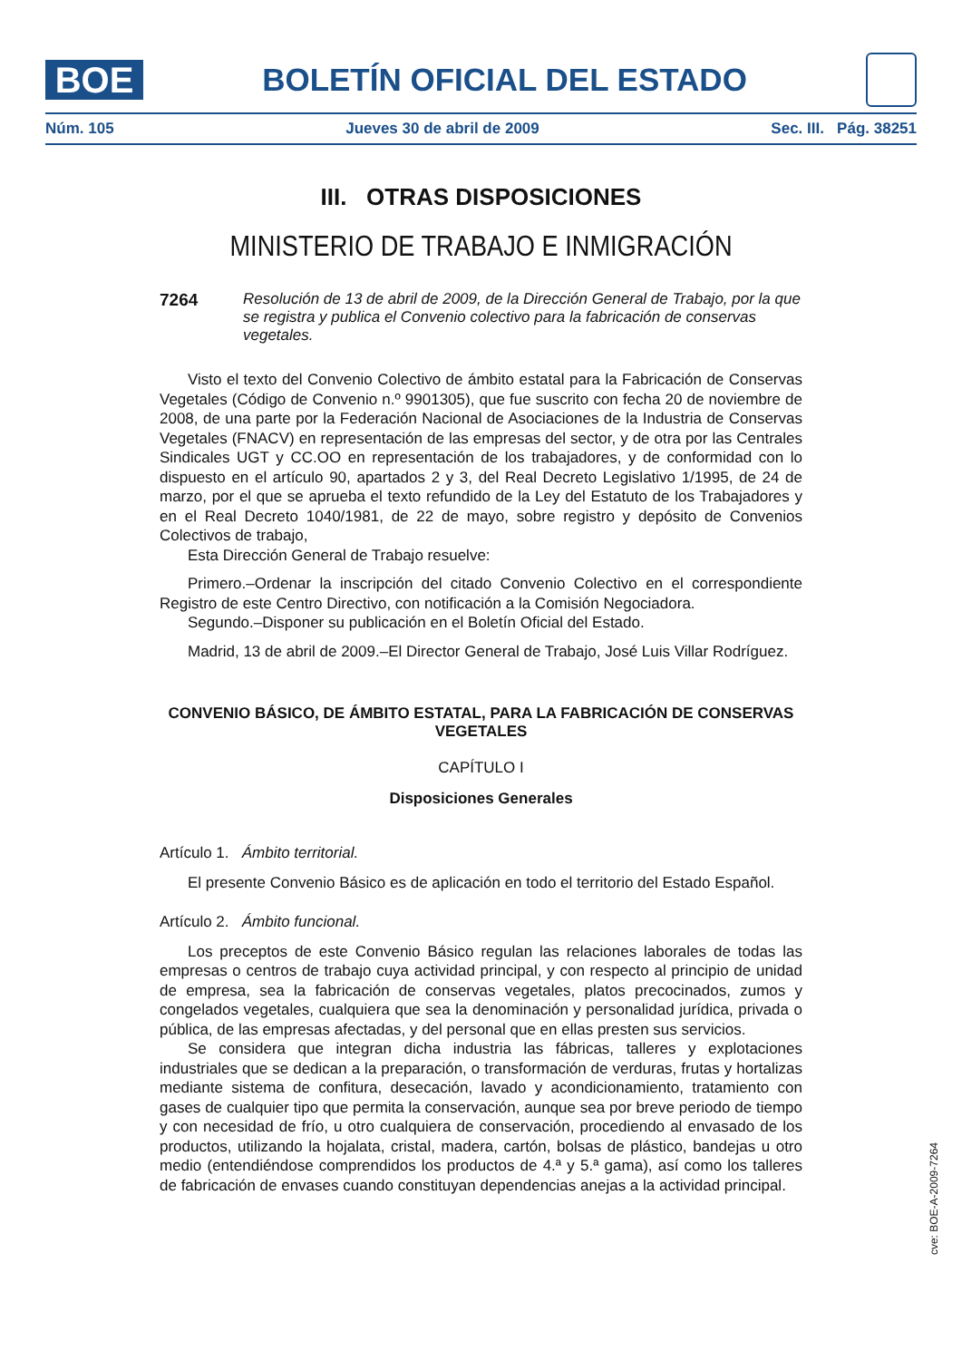BOE
BOLETÍN OFICIAL DEL ESTADO
Núm. 105 Jueves 30 de abril de 2009 Sec. III. Pág. 38251
III. OTRAS DISPOSICIONES
MINISTERIO DE TRABAJO E INMIGRACIÓN
7264 Resolución de 13 de abril de 2009, de la Dirección General de Trabajo, por la que se registra y publica el Convenio colectivo para la fabricación de conservas vegetales.
Visto el texto del Convenio Colectivo de ámbito estatal para la Fabricación de Conservas Vegetales (Código de Convenio n.º 9901305), que fue suscrito con fecha 20 de noviembre de 2008, de una parte por la Federación Nacional de Asociaciones de la Industria de Conservas Vegetales (FNACV) en representación de las empresas del sector, y de otra por las Centrales Sindicales UGT y CC.OO en representación de los trabajadores, y de conformidad con lo dispuesto en el artículo 90, apartados 2 y 3, del Real Decreto Legislativo 1/1995, de 24 de marzo, por el que se aprueba el texto refundido de la Ley del Estatuto de los Trabajadores y en el Real Decreto 1040/1981, de 22 de mayo, sobre registro y depósito de Convenios Colectivos de trabajo,
Esta Dirección General de Trabajo resuelve:
Primero.–Ordenar la inscripción del citado Convenio Colectivo en el correspondiente Registro de este Centro Directivo, con notificación a la Comisión Negociadora.
Segundo.–Disponer su publicación en el Boletín Oficial del Estado.
Madrid, 13 de abril de 2009.–El Director General de Trabajo, José Luis Villar Rodríguez.
CONVENIO BÁSICO, DE ÁMBITO ESTATAL, PARA LA FABRICACIÓN DE CONSERVAS VEGETALES
CAPÍTULO I
Disposiciones Generales
Artículo 1. Ámbito territorial.
El presente Convenio Básico es de aplicación en todo el territorio del Estado Español.
Artículo 2. Ámbito funcional.
Los preceptos de este Convenio Básico regulan las relaciones laborales de todas las empresas o centros de trabajo cuya actividad principal, y con respecto al principio de unidad de empresa, sea la fabricación de conservas vegetales, platos precocinados, zumos y congelados vegetales, cualquiera que sea la denominación y personalidad jurídica, privada o pública, de las empresas afectadas, y del personal que en ellas presten sus servicios.
Se considera que integran dicha industria las fábricas, talleres y explotaciones industriales que se dedican a la preparación, o transformación de verduras, frutas y hortalizas mediante sistema de confitura, desecación, lavado y acondicionamiento, tratamiento con gases de cualquier tipo que permita la conservación, aunque sea por breve periodo de tiempo y con necesidad de frío, u otro cualquiera de conservación, procediendo al envasado de los productos, utilizando la hojalata, cristal, madera, cartón, bolsas de plástico, bandejas u otro medio (entendiéndose comprendidos los productos de 4.ª y 5.ª gama), así como los talleres de fabricación de envases cuando constituyan dependencias anejas a la actividad principal.
cve: BOE-A-2009-7264